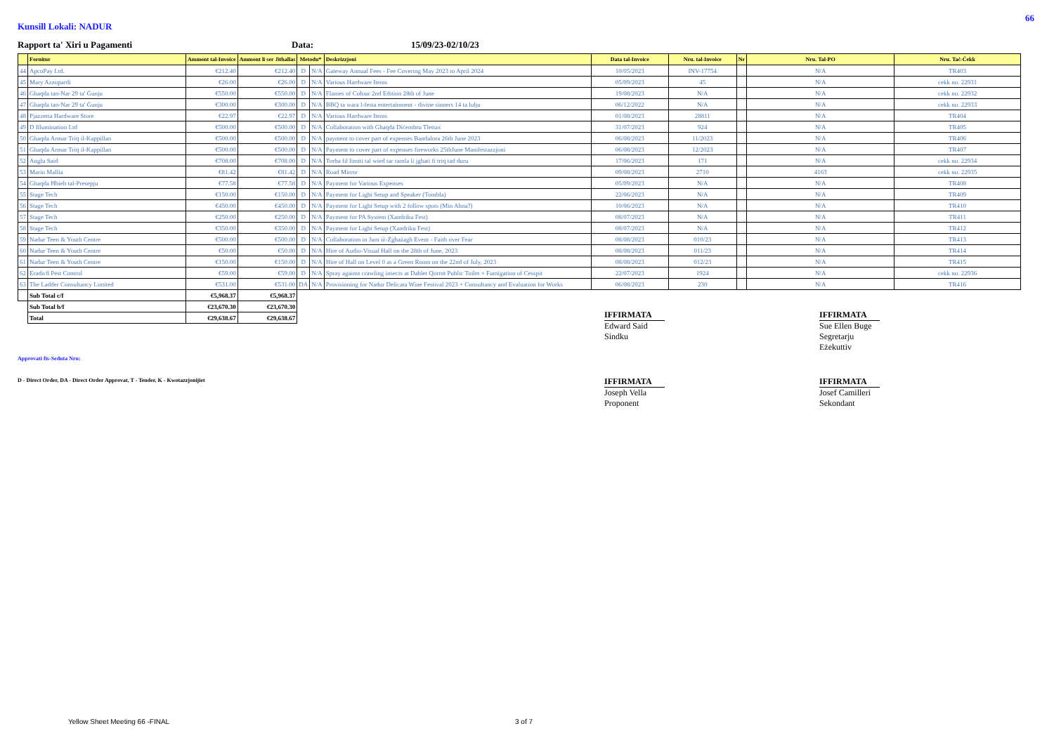66
Kunsill Lokali: NADUR
Rapport ta' Xiri u Pagamenti Data: 15/09/23-02/10/23
| | Fornitur | Ammont tal-Invoice | Ammont li ser Jithallas | Metodu* | | Deskrizzjoni | Data tal-Invoice | Nru. tal-Invoice | Nr | Nru. Tal-PO | Nru. Taċ-Ċekk |
| --- | --- | --- | --- | --- | --- | --- | --- | --- | --- | --- | --- |
| 44 | ApcoPay Ltd. | €212.40 | €212.40 | D | N/A | Gateway Annual Fees - Fee Covering May 2023 to April 2024 | 10/05/2023 | INV-17754 | | N/A | TR403 |
| 45 | Mary Azzopardi | €26.00 | €26.00 | D | N/A | Various Hardware Items | 05/09/2023 | 45 | | N/A | cekk no. 22931 |
| 46 | Ghaqda tan-Nar 29 ta' Ġunju | €550.00 | €550.00 | D | N/A | Flames of Colour 2nd Edition 28th of June | 19/08/2023 | N/A | | N/A | cekk no. 22932 |
| 47 | Ghaqda tan-Nar 29 ta' Ġunju | €300.00 | €300.00 | D | N/A | BBQ ta wara l-festa entertainment - divine sinners 14 ta lulju | 06/12/2022 | N/A | | N/A | cekk no. 22933 |
| 48 | Pjazzetta Hardware Store | €22.97 | €22.97 | D | N/A | Various Hardware Items | 01/08/2023 | 28811 | | N/A | TR404 |
| 49 | D Illumination Ltd | €500.00 | €500.00 | D | N/A | Collaboration with Ghaqda Diċembru Tlettax | 31/07/2023 | 924 | | N/A | TR405 |
| 50 | Ghaqda Armar Triq il-Kappillan | €500.00 | €500.00 | D | N/A | payment to cover part of expenses Bandalora 26th June 2023 | 06/08/2023 | 11/2023 | | N/A | TR406 |
| 51 | Ghaqda Armar Triq il-Kappillan | €500.00 | €500.00 | D | N/A | Payment to cover part of expenses fireworks 25thJune Manifestazzjoni | 06/08/2023 | 12/2023 | | N/A | TR407 |
| 52 | Anglu Said | €708.00 | €708.00 | D | N/A | Torba fil limiti tal wied tar ramla li jghati fi triq tad duru | 17/06/2023 | 171 | | N/A | cekk no. 22934 |
| 53 | Mario Mallia | €81.42 | €81.42 | D | N/A | Road Mirror | 09/08/2023 | 2710 | | 4163 | cekk no. 22935 |
| 54 | Ghaqda Ħbieb tal-Presepju | €77.58 | €77.58 | D | N/A | Payment for Various Expenses | 05/09/2023 | N/A | | N/A | TR408 |
| 55 | Stage Tech | €150.00 | €150.00 | D | N/A | Payment for Light Setup and Speaker (Tombla) | 22/06/2023 | N/A | | N/A | TR409 |
| 56 | Stage Tech | €450.00 | €450.00 | D | N/A | Payment for Light Setup with 2 follow spots (Min Ahna?) | 10/06/2023 | N/A | | N/A | TR410 |
| 57 | Stage Tech | €250.00 | €250.00 | D | N/A | Payment for PA System (Xandriku Fest) | 08/07/2023 | N/A | | N/A | TR411 |
| 58 | Stage Tech | €350.00 | €350.00 | D | N/A | Payment for Light Setup (Xandriku Fest) | 08/07/2023 | N/A | | N/A | TR412 |
| 59 | Nadur Teen & Youth Centre | €500.00 | €500.00 | D | N/A | Collaboration in Jum iż-Żgħażagh Event - Faith over Fear | 08/08/2023 | 010/23 | | N/A | TR413 |
| 60 | Nadur Teen & Youth Centre | €50.00 | €50.00 | D | N/A | Hire of Audio-Visual Hall on the 28th of June, 2023 | 08/08/2023 | 011/23 | | N/A | TR414 |
| 61 | Nadur Teen & Youth Centre | €150.00 | €150.00 | D | N/A | Hire of Hall on Level 0 as a Green Room on the 22nd of July, 2023 | 08/08/2023 | 012/23 | | N/A | TR415 |
| 62 | Eradic8 Pest Control | €59.00 | €59.00 | D | N/A | Spray against crawling insects at Dahlet Qorrot Public Toilet + Fumigation of Cesspit | 22/07/2023 | 1924 | | N/A | cekk no. 22936 |
| 63 | The Ladder Consultancy Limited | €531.00 | €531.00 | DA | N/A | Provisioning for Nadur Delicata Wine Festival 2023 + Consultancy and Evaluation for Works | 06/08/2023 | 230 | | N/A | TR416 |
| | Sub Total c/f | €5,968.37 | €5,968.37 | | | | | | | | |
| | Sub Total b/f | €23,670.30 | €23,670.30 | | | | | | | | |
| | Total | €29,638.67 | €29,638.67 | | | | | | | | |
IFFIRMATA
Edward Said
Sindku
IFFIRMATA
Sue Ellen Buge
Segretarju Eżekuttiv
Approvati fis-Seduta Nru:
D - Direct Order, DA - Direct Order Approvat, T - Tender, K - Kwotazzjonijiet
IFFIRMATA
Joseph Vella
Proponent
IFFIRMATA
Josef Camilleri
Sekondant
Yellow Sheet Meeting 66 -FINAL 3 of 7